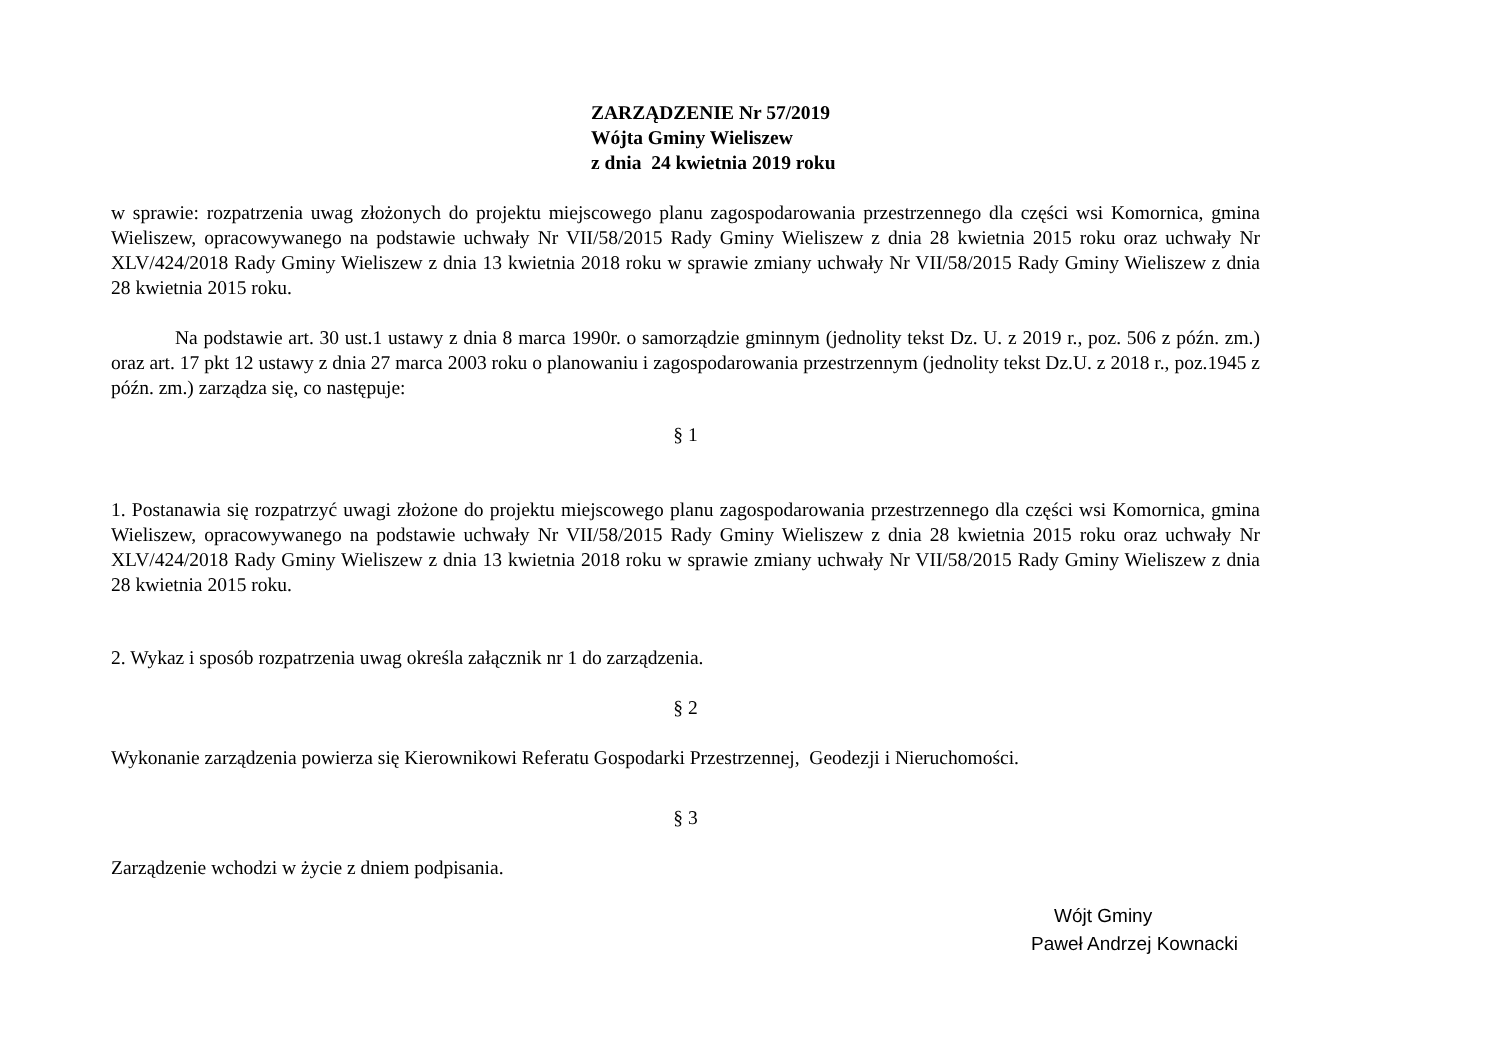ZARZĄDZENIE Nr 57/2019
Wójta Gminy Wieliszew
z dnia 24 kwietnia 2019 roku
w sprawie: rozpatrzenia uwag złożonych do projektu miejscowego planu zagospodarowania przestrzennego dla części wsi Komornica, gmina Wieliszew, opracowywanego na podstawie uchwały Nr VII/58/2015 Rady Gminy Wieliszew z dnia 28 kwietnia 2015 roku oraz uchwały Nr XLV/424/2018 Rady Gminy Wieliszew z dnia 13 kwietnia 2018 roku w sprawie zmiany uchwały Nr VII/58/2015 Rady Gminy Wieliszew z dnia 28 kwietnia 2015 roku.
Na podstawie art. 30 ust.1 ustawy z dnia 8 marca 1990r. o samorządzie gminnym (jednolity tekst Dz. U. z 2019 r., poz. 506 z późn. zm.) oraz art. 17 pkt 12 ustawy z dnia 27 marca 2003 roku o planowaniu i zagospodarowania przestrzennym (jednolity tekst Dz.U. z 2018 r., poz.1945 z późn. zm.) zarządza się, co następuje:
§ 1
1. Postanawia się rozpatrzyć uwagi złożone do projektu miejscowego planu zagospodarowania przestrzennego dla części wsi Komornica, gmina Wieliszew, opracowywanego na podstawie uchwały Nr VII/58/2015 Rady Gminy Wieliszew z dnia 28 kwietnia 2015 roku oraz uchwały Nr XLV/424/2018 Rady Gminy Wieliszew z dnia 13 kwietnia 2018 roku w sprawie zmiany uchwały Nr VII/58/2015 Rady Gminy Wieliszew z dnia 28 kwietnia 2015 roku.
2. Wykaz i sposób rozpatrzenia uwag określa załącznik nr 1 do zarządzenia.
§ 2
Wykonanie zarządzenia powierza się Kierownikowi Referatu Gospodarki Przestrzennej, Geodezji i Nieruchomości.
§ 3
Zarządzenie wchodzi w życie z dniem podpisania.
Wójt Gminy
Paweł Andrzej Kownacki